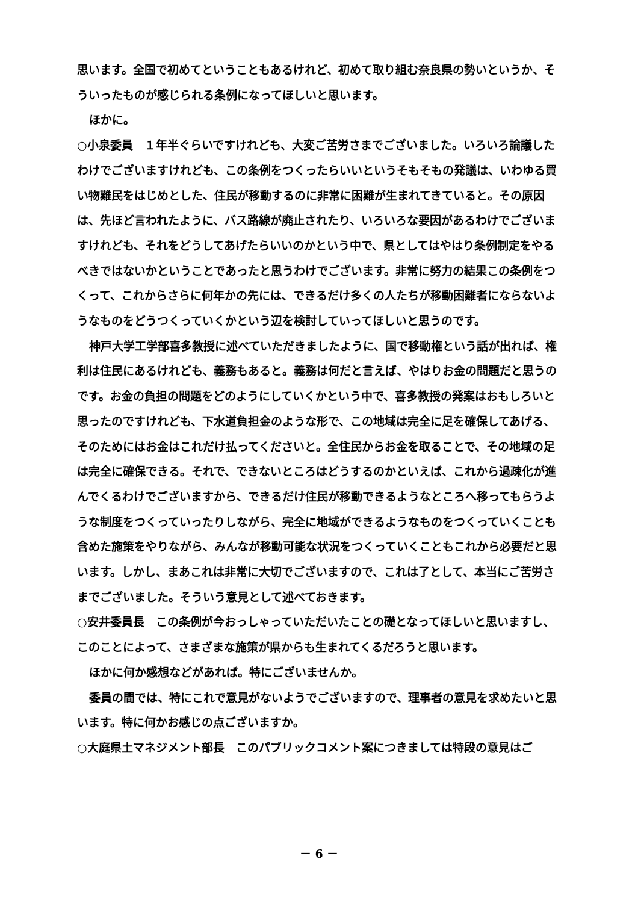思います。全国で初めてということもあるけれど、初めて取り組む奈良県の勢いというか、そういったものが感じられる条例になってほしいと思います。
ほかに。
○小泉委員　１年半ぐらいですけれども、大変ご苦労さまでございました。いろいろ論議したわけでございますけれども、この条例をつくったらいいというそもそもの発議は、いわゆる買い物難民をはじめとした、住民が移動するのに非常に困難が生まれてきていると。その原因は、先ほど言われたように、バス路線が廃止されたり、いろいろな要因があるわけでございますけれども、それをどうしてあげたらいいのかという中で、県としてはやはり条例制定をやるべきではないかということであったと思うわけでございます。非常に努力の結果この条例をつくって、これからさらに何年かの先には、できるだけ多くの人たちが移動困難者にならないようなものをどうつくっていくかという辺を検討していってほしいと思うのです。
神戸大学工学部喜多教授に述べていただきましたように、国で移動権という話が出れば、権利は住民にあるけれども、義務もあると。義務は何だと言えば、やはりお金の問題だと思うのです。お金の負担の問題をどのようにしていくかという中で、喜多教授の発案はおもしろいと思ったのですけれども、下水道負担金のような形で、この地域は完全に足を確保してあげる、そのためにはお金はこれだけ払ってくださいと。全住民からお金を取ることで、その地域の足は完全に確保できる。それで、できないところはどうするのかといえば、これから過疎化が進んでくるわけでございますから、できるだけ住民が移動できるようなところへ移ってもらうような制度をつくっていったりしながら、完全に地域ができるようなものをつくっていくことも含めた施策をやりながら、みんなが移動可能な状況をつくっていくこともこれから必要だと思います。しかし、まあこれは非常に大切でございますので、これは了として、本当にご苦労さまでございました。そういう意見として述べておきます。
○安井委員長　この条例が今おっしゃっていただいたことの礎となってほしいと思いますし、このことによって、さまざまな施策が県からも生まれてくるだろうと思います。
ほかに何か感想などがあれば。特にございませんか。
委員の間では、特にこれで意見がないようでございますので、理事者の意見を求めたいと思います。特に何かお感じの点ございますか。
○大庭県土マネジメント部長　このパブリックコメント案につきましては特段の意見はご
－ 6 －